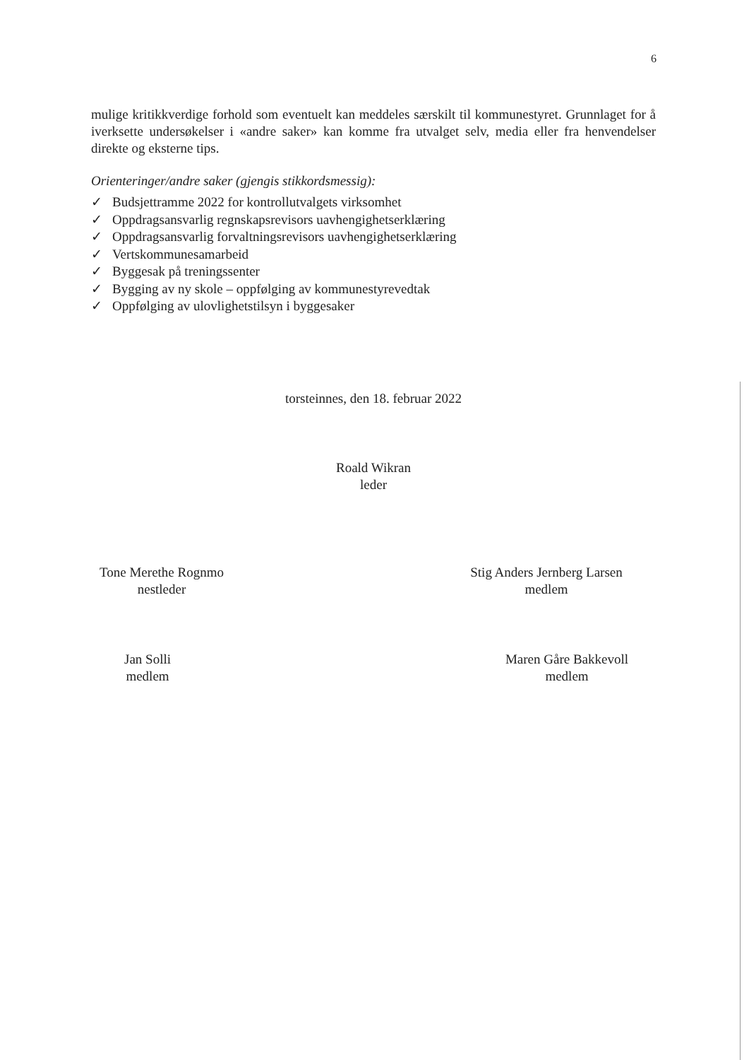6
mulige kritikkverdige forhold som eventuelt kan meddeles særskilt til kommunestyret. Grunnlaget for å iverksette undersøkelser i «andre saker» kan komme fra utvalget selv, media eller fra henvendelser direkte og eksterne tips.
Orienteringer/andre saker (gjengis stikkordsmessig):
✓ Budsjettramme 2022 for kontrollutvalgets virksomhet
✓ Oppdragsansvarlig regnskapsrevisors uavhengighetserklæring
✓ Oppdragsansvarlig forvaltningsrevisors uavhengighetserklæring
✓ Vertskommunesamarbeid
✓ Byggesak på treningssenter
✓ Bygging av ny skole – oppfølging av kommunestyrevedtak
✓ Oppfølging av ulovlighetstilsyn i byggesaker
torsteinnes, den 18. februar 2022
Roald Wikran
leder
Tone Merethe Rognmo
nestleder
Stig Anders Jernberg Larsen
medlem
Jan Solli
medlem
Maren Gåre Bakkevoll
medlem